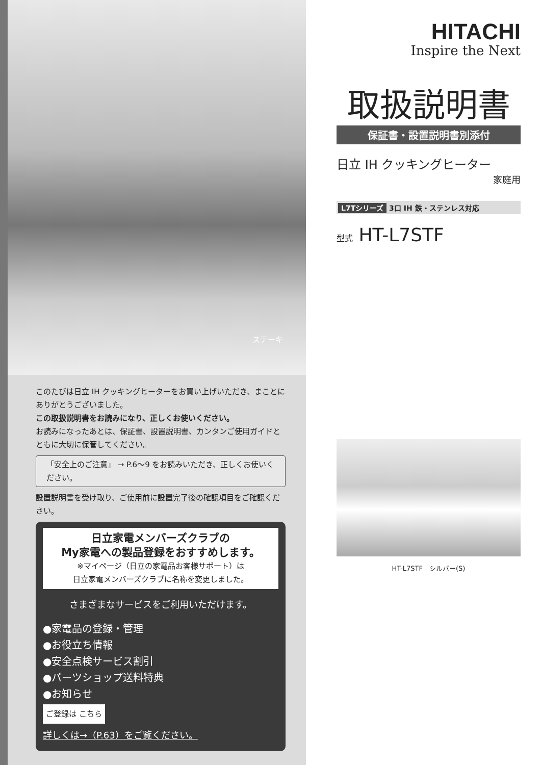ステーキ
このたびは日立 IH クッキングヒーターをお買い上げいただき、まことにありがとうございました。
この取扱説明書をお読みになり、正しくお使いください。
お読みになったあとは、保証書、設置説明書、カンタンご使用ガイドとともに大切に保管してください。
「安全上のご注意」 → P.6〜9 をお読みいただき、正しくお使いください。
設置説明書を受け取り、ご使用前に設置完了後の確認項目をご確認ください。
日立家電メンバーズクラブの
My家電への製品登録をおすすめします。
※マイページ（日立の家電品お客様サポート）は
日立家電メンバーズクラブに名称を変更しました。
さまざまなサービスをご利用いただけます。
●家電品の登録・管理
●お役立ち情報
●安全点検サービス割引
●パーツショップ送料特典
●お知らせ
ご登録は こちら
詳しくは→（P.63）をご覧ください。
HITACHI
Inspire the Next
取扱説明書
保証書・設置説明書別添付
日立 IH クッキングヒーター
家庭用
L7Tシリーズ 3口 IH 鉄・ステンレス対応
型式 HT-L7STF
HT-L7STF　シルバー(S)